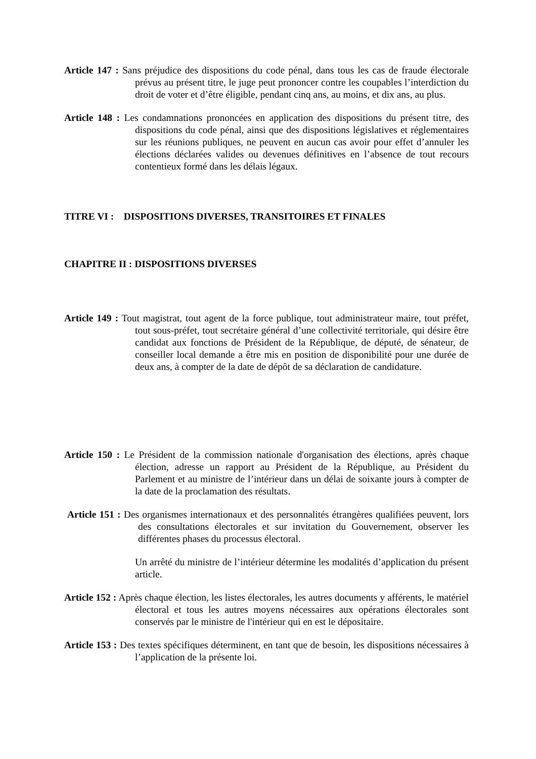Article 147 : Sans préjudice des dispositions du code pénal, dans tous les cas de fraude électorale prévus au présent titre, le juge peut prononcer contre les coupables l’interdiction du droit de voter et d’être éligible, pendant cinq ans, au moins, et dix ans, au plus.
Article 148 : Les condamnations prononcées en application des dispositions du présent titre, des dispositions du code pénal, ainsi que des dispositions législatives et réglementaires sur les réunions publiques, ne peuvent en aucun cas avoir pour effet d’annuler les élections déclarées valides ou devenues définitives en l’absence de tout recours contentieux formé dans les délais légaux.
TITRE VI : DISPOSITIONS DIVERSES, TRANSITOIRES ET FINALES
CHAPITRE II : DISPOSITIONS DIVERSES
Article 149 : Tout magistrat, tout agent de la force publique, tout administrateur maire, tout préfet, tout sous-préfet, tout secrétaire général d’une collectivité territoriale, qui désire être candidat aux fonctions de Président de la République, de député, de sénateur, de conseiller local demande a être mis en position de disponibilité pour une durée de deux ans, à compter de la date de dépôt de sa déclaration de candidature.
Article 150 : Le Président de la commission nationale d'organisation des élections, après chaque élection, adresse un rapport au Président de la République, au Président du Parlement et au ministre de l’intérieur dans un délai de soixante jours à compter de la date de la proclamation des résultats.
Article 151 : Des organismes internationaux et des personnalités étrangères qualifiées peuvent, lors des consultations électorales et sur invitation du Gouvernement, observer les différentes phases du processus électoral.
Un arrêté du ministre de l’intérieur détermine les modalités d’application du présent article.
Article 152 : Après chaque élection, les listes électorales, les autres documents y afférents, le matériel électoral et tous les autres moyens nécessaires aux opérations électorales sont conservés par le ministre de l'intérieur qui en est le dépositaire.
Article 153 : Des textes spécifiques déterminent, en tant que de besoin, les dispositions nécessaires à l’application de la présente loi.